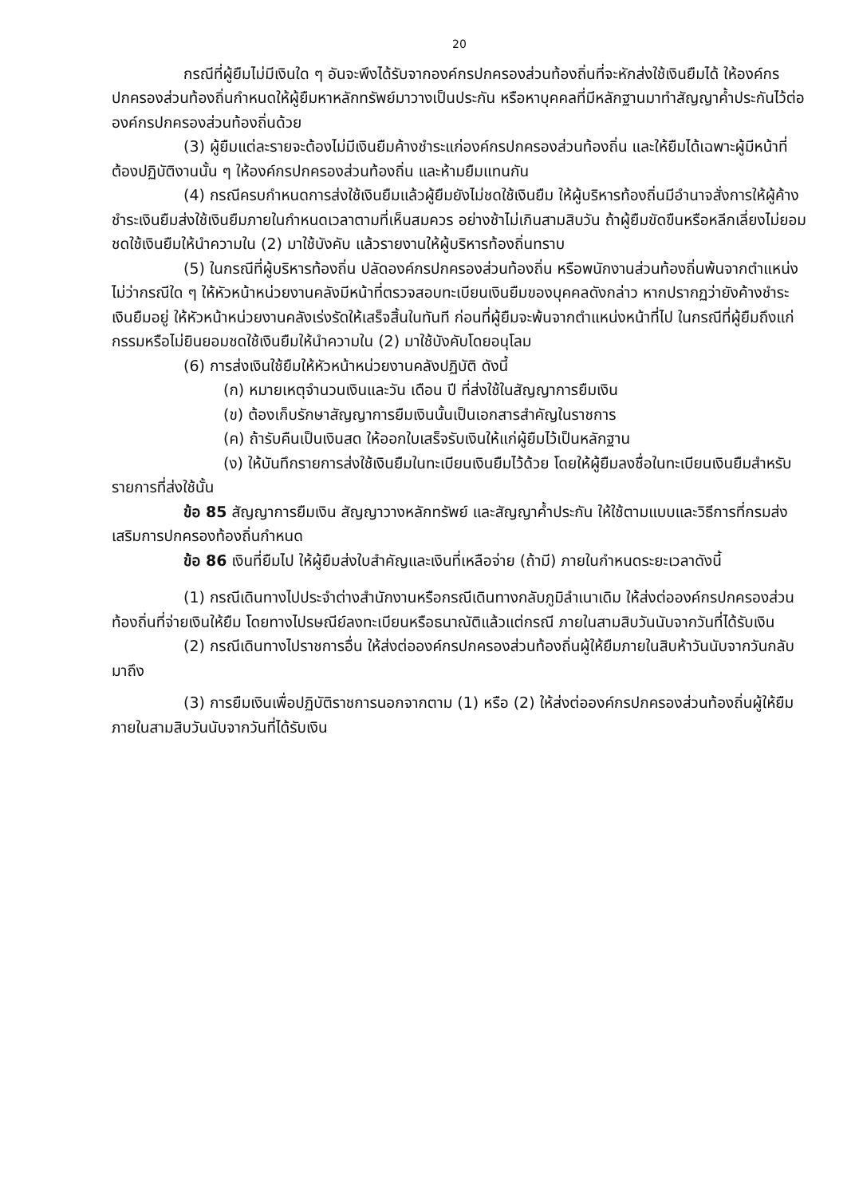20
กรณีที่ผู้ยืมไม่มีเงินใด ๆ อันจะพึงได้รับจากองค์กรปกครองส่วนท้องถิ่นที่จะหักส่งใช้เงินยืมได้ ให้องค์กรปกครองส่วนท้องถิ่นกำหนดให้ผู้ยืมหาหลักทรัพย์มาวางเป็นประกัน หรือหาบุคคลที่มีหลักฐานมาทำสัญญาค้ำประกันไว้ต่อองค์กรปกครองส่วนท้องถิ่นด้วย
(3) ผู้ยืมแต่ละรายจะต้องไม่มีเงินยืมค้างชำระแก่องค์กรปกครองส่วนท้องถิ่น และให้ยืมได้เฉพาะผู้มีหน้าที่ต้องปฏิบัติงานนั้น ๆ ให้องค์กรปกครองส่วนท้องถิ่น และห้ามยืมแทนกัน
(4) กรณีครบกำหนดการส่งใช้เงินยืมแล้วผู้ยืมยังไม่ชดใช้เงินยืม ให้ผู้บริหารท้องถิ่นมีอำนาจสั่งการให้ผู้ค้างชำระเงินยืมส่งใช้เงินยืมภายในกำหนดเวลาตามที่เห็นสมควร อย่างช้าไม่เกินสามสิบวัน ถ้าผู้ยืมขัดขืนหรือหลีกเลี่ยงไม่ยอมชดใช้เงินยืมให้นำความใน (2) มาใช้บังคับ แล้วรายงานให้ผู้บริหารท้องถิ่นทราบ
(5) ในกรณีที่ผู้บริหารท้องถิ่น ปลัดองค์กรปกครองส่วนท้องถิ่น หรือพนักงานส่วนท้องถิ่นพ้นจากตำแหน่งไม่ว่ากรณีใด ๆ ให้หัวหน้าหน่วยงานคลังมีหน้าที่ตรวจสอบทะเบียนเงินยืมของบุคคลดังกล่าว หากปรากฏว่ายังค้างชำระเงินยืมอยู่ ให้หัวหน้าหน่วยงานคลังเร่งรัดให้เสร็จสิ้นในทันที ก่อนที่ผู้ยืมจะพ้นจากตำแหน่งหน้าที่ไป ในกรณีที่ผู้ยืมถึงแก่กรรมหรือไม่ยินยอมชดใช้เงินยืมให้นำความใน (2) มาใช้บังคับโดยอนุโลม
(6) การส่งเงินใช้ยืมให้หัวหน้าหน่วยงานคลังปฏิบัติ ดังนี้
(ก) หมายเหตุจำนวนเงินและวัน เดือน ปี ที่ส่งใช้ในสัญญาการยืมเงิน
(ข) ต้องเก็บรักษาสัญญาการยืมเงินนั้นเป็นเอกสารสำคัญในราชการ
(ค) ถ้ารับคืนเป็นเงินสด ให้ออกใบเสร็จรับเงินให้แก่ผู้ยืมไว้เป็นหลักฐาน
(ง) ให้บันทึกรายการส่งใช้เงินยืมในทะเบียนเงินยืมไว้ด้วย โดยให้ผู้ยืมลงชื่อในทะเบียนเงินยืมสำหรับรายการที่ส่งใช้นั้น
ข้อ 85 สัญญาการยืมเงิน สัญญาวางหลักทรัพย์ และสัญญาค้ำประกัน ให้ใช้ตามแบบและวิธีการที่กรมส่งเสริมการปกครองท้องถิ่นกำหนด
ข้อ 86 เงินที่ยืมไป ให้ผู้ยืมส่งใบสำคัญและเงินที่เหลือจ่าย (ถ้ามี) ภายในกำหนดระยะเวลาดังนี้
(1) กรณีเดินทางไปประจำต่างสำนักงานหรือกรณีเดินทางกลับภูมิลำเนาเดิม ให้ส่งต่อองค์กรปกครองส่วนท้องถิ่นที่จ่ายเงินให้ยืม โดยทางไปรษณีย์ลงทะเบียนหรือธนาณัติแล้วแต่กรณี ภายในสามสิบวันนับจากวันที่ได้รับเงิน
(2) กรณีเดินทางไปราชการอื่น ให้ส่งต่อองค์กรปกครองส่วนท้องถิ่นผู้ให้ยืมภายในสิบห้าวันนับจากวันกลับมาถึง
(3) การยืมเงินเพื่อปฏิบัติราชการนอกจากตาม (1) หรือ (2) ให้ส่งต่อองค์กรปกครองส่วนท้องถิ่นผู้ให้ยืมภายในสามสิบวันนับจากวันที่ได้รับเงิน